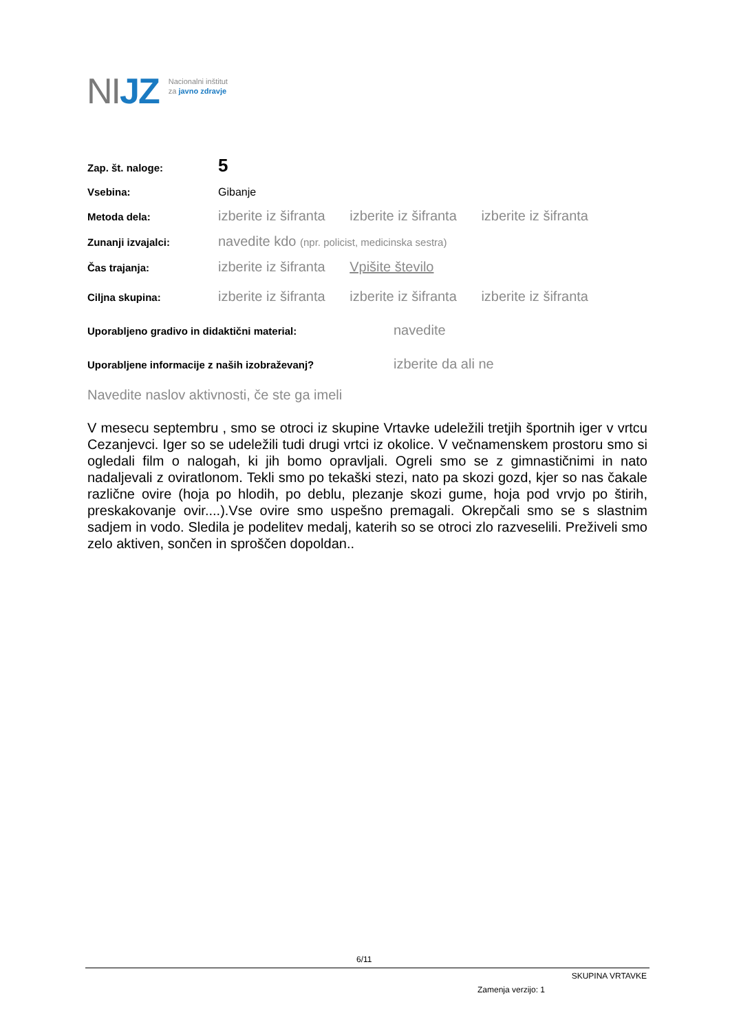NIJZ
Nacionalni inštitut
za javno zdravje
Zap. št. naloge:
5
Vsebina: Gibanje
Metoda dela:
izberite iz šifranta izberite iz šifranta izberite iz šifranta
Zunanji izvajalci:
navedite kdo (npr. policist, medicinska sestra)
Čas trajanja:
izberite iz šifranta Vpišite število
Ciljna skupina:
izberite iz šifranta izberite iz šifranta izberite iz šifranta
Uporabljeno gradivo in didaktični material:
navedite
Uporabljene informacije z naših izobraževanj?
izberite da ali ne
Navedite naslov aktivnosti, če ste ga imeli
V mesecu septembru , smo se otroci iz skupine Vrtavke udeležili tretjih športnih iger v vrtcu Cezanjevci. Iger so se udeležili tudi drugi vrtci iz okolice. V večnamenskem prostoru smo si ogledali film o nalogah, ki jih bomo opravljali. Ogreli smo se z gimnastičnimi in nato nadaljevali z oviratlonom. Tekli smo po tekaški stezi, nato pa skozi gozd, kjer so nas čakale različne ovire (hoja po hlodih, po deblu, plezanje skozi gume, hoja pod vrvjo po štirih, preskakovanje ovir....).Vse ovire smo uspešno premagali. Okrepčali smo se s slastnim sadjem in vodo. Sledila je podelitev medalj, katerih so se otroci zlo razveselili. Preživeli smo zelo aktiven, sončen in sproščen dopoldan..
6/11
SKUPINA VRTAVKE
Zamenja verzijo: 1